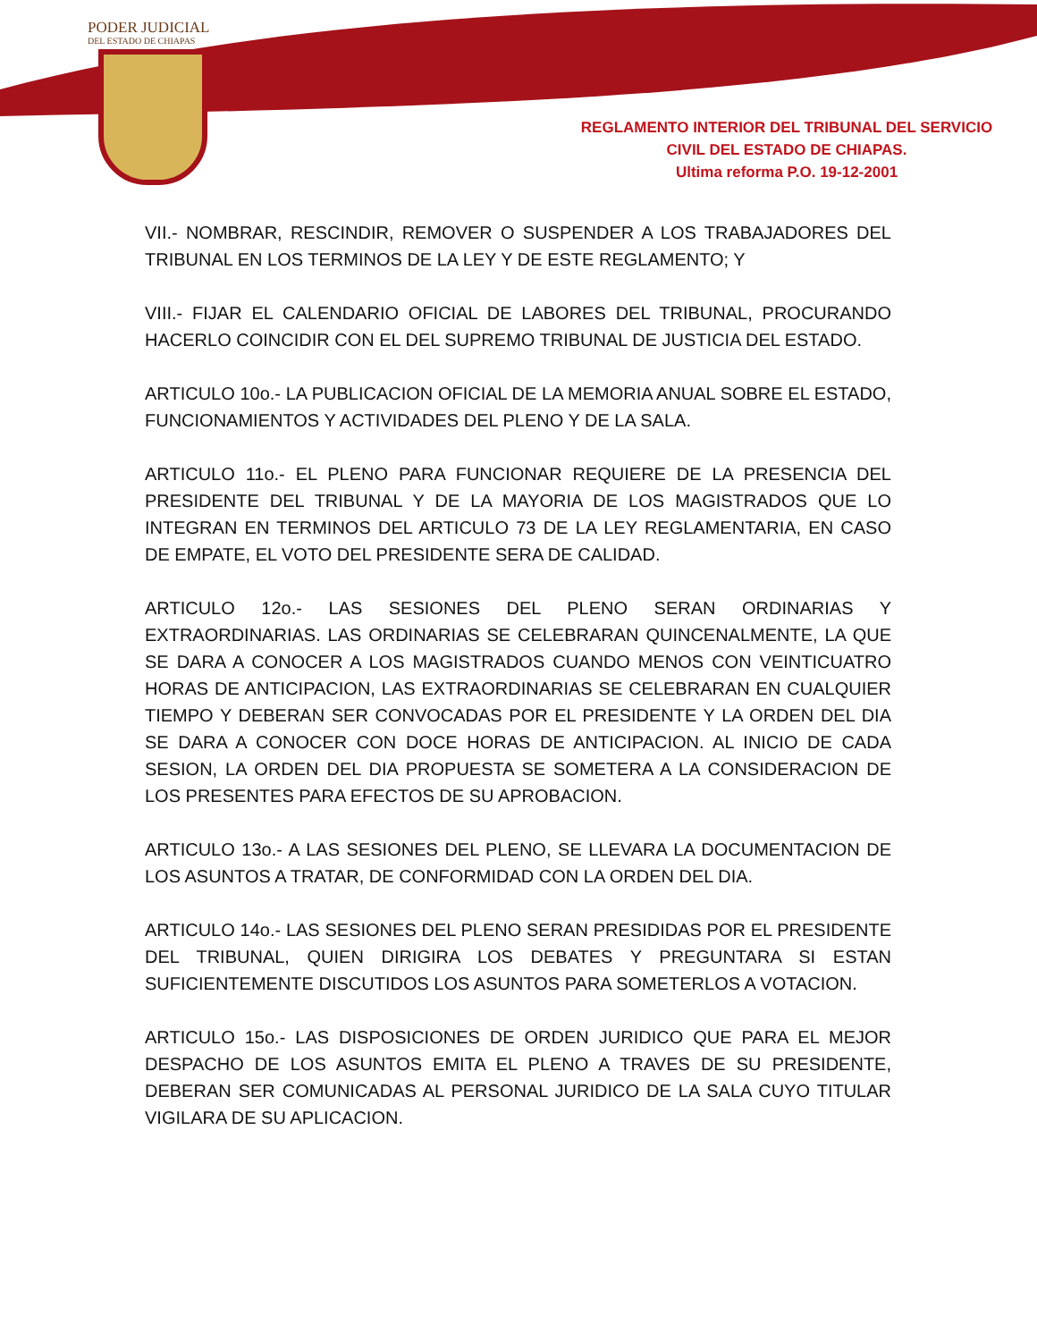PODER JUDICIAL
DEL ESTADO DE CHIAPAS
REGLAMENTO INTERIOR DEL TRIBUNAL DEL SERVICIO
CIVIL DEL ESTADO DE CHIAPAS.
Ultima reforma P.O. 19-12-2001
VII.- NOMBRAR, RESCINDIR, REMOVER O SUSPENDER A LOS TRABAJADORES DEL TRIBUNAL EN LOS TERMINOS DE LA LEY Y DE ESTE REGLAMENTO; Y
VIII.- FIJAR EL CALENDARIO OFICIAL DE LABORES DEL TRIBUNAL, PROCURANDO HACERLO COINCIDIR CON EL DEL SUPREMO TRIBUNAL DE JUSTICIA DEL ESTADO.
ARTICULO 10o.- LA PUBLICACION OFICIAL DE LA MEMORIA ANUAL SOBRE EL ESTADO, FUNCIONAMIENTOS Y ACTIVIDADES DEL PLENO Y DE LA SALA.
ARTICULO 11o.- EL PLENO PARA FUNCIONAR REQUIERE DE LA PRESENCIA DEL PRESIDENTE DEL TRIBUNAL Y DE LA MAYORIA DE LOS MAGISTRADOS QUE LO INTEGRAN EN TERMINOS DEL ARTICULO 73 DE LA LEY REGLAMENTARIA, EN CASO DE EMPATE, EL VOTO DEL PRESIDENTE SERA DE CALIDAD.
ARTICULO 12o.- LAS SESIONES DEL PLENO SERAN ORDINARIAS Y EXTRAORDINARIAS. LAS ORDINARIAS SE CELEBRARAN QUINCENALMENTE, LA QUE SE DARA A CONOCER A LOS MAGISTRADOS CUANDO MENOS CON VEINTICUATRO HORAS DE ANTICIPACION, LAS EXTRAORDINARIAS SE CELEBRARAN EN CUALQUIER TIEMPO Y DEBERAN SER CONVOCADAS POR EL PRESIDENTE Y LA ORDEN DEL DIA SE DARA A CONOCER CON DOCE HORAS DE ANTICIPACION. AL INICIO DE CADA SESION, LA ORDEN DEL DIA PROPUESTA SE SOMETERA A LA CONSIDERACION DE LOS PRESENTES PARA EFECTOS DE SU APROBACION.
ARTICULO 13o.- A LAS SESIONES DEL PLENO, SE LLEVARA LA DOCUMENTACION DE LOS ASUNTOS A TRATAR, DE CONFORMIDAD CON LA ORDEN DEL DIA.
ARTICULO 14o.- LAS SESIONES DEL PLENO SERAN PRESIDIDAS POR EL PRESIDENTE DEL TRIBUNAL, QUIEN DIRIGIRA LOS DEBATES Y PREGUNTARA SI ESTAN SUFICIENTEMENTE DISCUTIDOS LOS ASUNTOS PARA SOMETERLOS A VOTACION.
ARTICULO 15o.- LAS DISPOSICIONES DE ORDEN JURIDICO QUE PARA EL MEJOR DESPACHO DE LOS ASUNTOS EMITA EL PLENO A TRAVES DE SU PRESIDENTE, DEBERAN SER COMUNICADAS AL PERSONAL JURIDICO DE LA SALA CUYO TITULAR VIGILARA DE SU APLICACION.